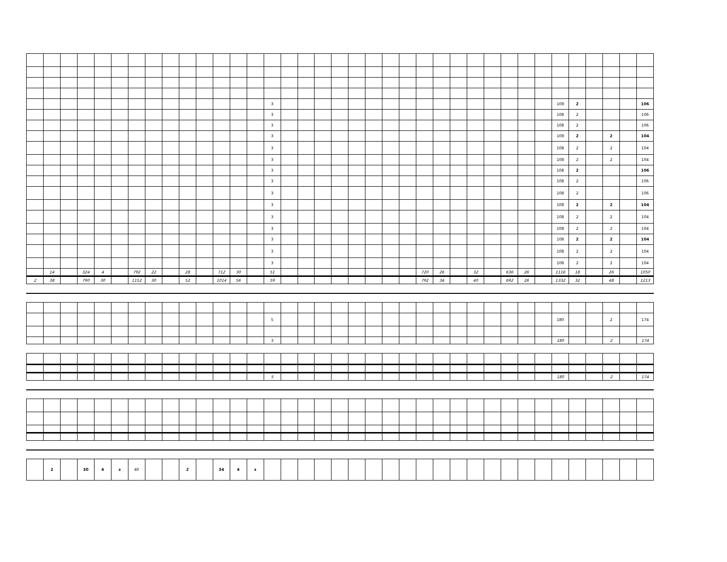| | | | | | | | | | | | | | | 3 | | | | | | | | | | | | | | | | | 108 | 2 | | | | 106 |
| | | | | | | | | | | | | | | 3 | | | | | | | | | | | | | | | | | 108 | 2 | | | | 106 |
| | | | | | | | | | | | | | | 3 | | | | | | | | | | | | | | | | | 108 | 2 | | | | 106 |
| | | | | | | | | | | | | | | 3 | | | | | | | | | | | | | | | | | 108 | 2 | | 2 | | 104 |
| | | | | | | | | | | | | | | 3 | | | | | | | | | | | | | | | | | 108 | 2 | | 2 | | 104 |
| | | | | | | | | | | | | | | 3 | | | | | | | | | | | | | | | | | 108 | 2 | | 2 | | 104 |
| | | | | | | | | | | | | | | 3 | | | | | | | | | | | | | | | | | 108 | 2 | | | | 106 |
| | | | | | | | | | | | | | | 3 | | | | | | | | | | | | | | | | | 108 | 2 | | | | 106 |
| | | | | | | | | | | | | | | 3 | | | | | | | | | | | | | | | | | 108 | 2 | | | | 106 |
| | | | | | | | | | | | | | | 3 | | | | | | | | | | | | | | | | | 108 | 2 | | 2 | | 104 |
| | | | | | | | | | | | | | | 3 | | | | | | | | | | | | | | | | | 108 | 2 | | 2 | | 104 |
| | | | | | | | | | | | | | | 3 | | | | | | | | | | | | | | | | | 108 | 2 | | 2 | | 104 |
| | | | | | | | | | | | | | | 3 | | | | | | | | | | | | | | | | | 108 | 2 | | 2 | | 104 |
| | | | | | | | | | | | | | | 3 | | | | | | | | | | | | | | | | | 108 | 2 | | 2 | | 104 |
| | | | | | | | | | | | | | | 3 | | | | | | | | | | | | | | | | | 108 | 2 | | 2 | | 104 |
| | 14 | | 324 | 4 | | 792 | 22 | | 28 | | 712 | 30 | | 51 | | | | | | | | | 720 | 26 | | 32 | | 636 | 26 | | 1116 | 18 | | 26 | | 1050 |
| 2 | 38 | | 790 | 30 | | 1152 | 30 | | 52 | | 1014 | 56 | | 59 | | | | | | | | | 792 | 34 | | 40 | | 692 | 26 | | 1332 | 32 | | 48 | | 1213 |
| | | | | | | | | | | | | | | 5 | | | | | | | | | | | | | | | | | 180 | | | 2 | | 174 |
| | | | | | | | | | | | | | | 5 | | | | | | | | | | | | | | | | | 180 | | | 2 | | 174 |
| | | | | | | | | | | | | | | 5 | | | | | | | | | | | | | | | | | 180 | | | 2 | | 174 |
| | 2 | | 30 | 4 | з | 40 | | | 2 | | 34 | 4 | з | | | | | | | | | | | | | | | | | | | | | | | |